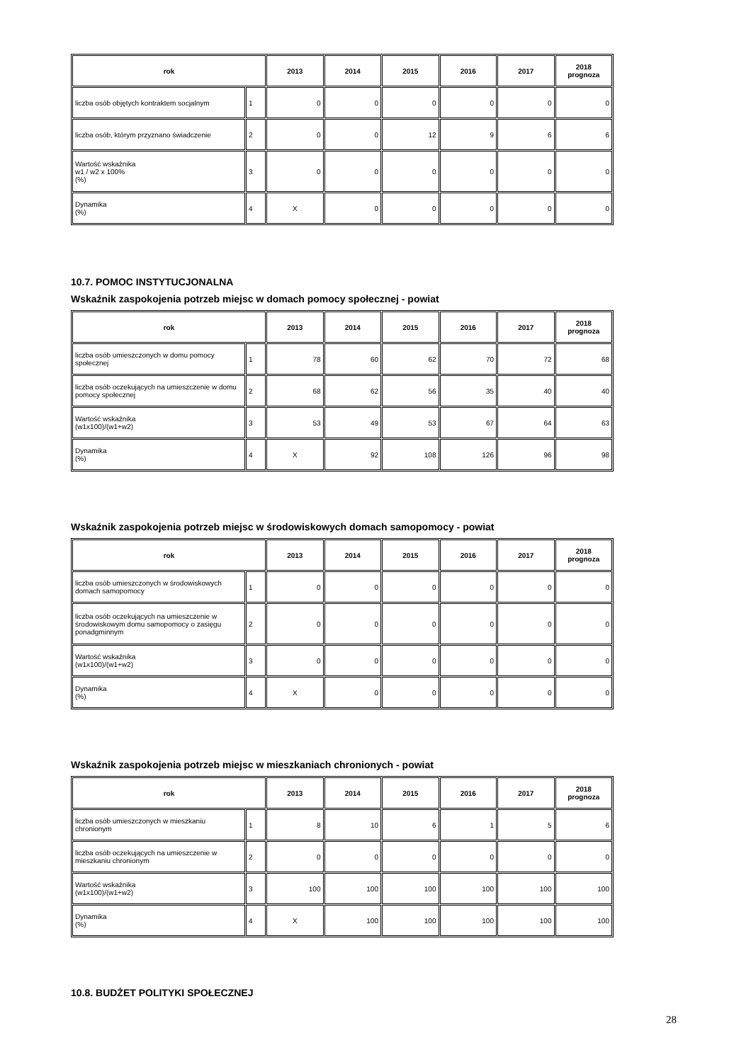| rok | | 2013 | 2014 | 2015 | 2016 | 2017 | 2018 prognoza |
| --- | --- | --- | --- | --- | --- | --- | --- |
| liczba osób objętych kontraktem socjalnym | 1 | 0 | 0 | 0 | 0 | 0 | 0 |
| liczba osób, którym przyznano świadczenie | 2 | 0 | 0 | 12 | 9 | 6 | 6 |
| Wartość wskaźnika w1 / w2 x 100% (%) | 3 | 0 | 0 | 0 | 0 | 0 | 0 |
| Dynamika (%) | 4 | X | 0 | 0 | 0 | 0 | 0 |
10.7. POMOC INSTYTUCJONALNA
Wskaźnik zaspokojenia potrzeb miejsc w domach pomocy społecznej - powiat
| rok | | 2013 | 2014 | 2015 | 2016 | 2017 | 2018 prognoza |
| --- | --- | --- | --- | --- | --- | --- | --- |
| liczba osób umieszczonych w domu pomocy społecznej | 1 | 78 | 60 | 62 | 70 | 72 | 68 |
| liczba osób oczekujących na umieszczenie w domu pomocy społecznej | 2 | 68 | 62 | 56 | 35 | 40 | 40 |
| Wartość wskaźnika (w1x100)/(w1+w2) | 3 | 53 | 49 | 53 | 67 | 64 | 63 |
| Dynamika (%) | 4 | X | 92 | 108 | 126 | 96 | 98 |
Wskaźnik zaspokojenia potrzeb miejsc w środowiskowych domach samopomocy - powiat
| rok | | 2013 | 2014 | 2015 | 2016 | 2017 | 2018 prognoza |
| --- | --- | --- | --- | --- | --- | --- | --- |
| liczba osób umieszczonych w środowiskowych domach samopomocy | 1 | 0 | 0 | 0 | 0 | 0 | 0 |
| liczba osób oczekujących na umieszczenie w środowiskowym domu samopomocy o zasięgu ponadgminnym | 2 | 0 | 0 | 0 | 0 | 0 | 0 |
| Wartość wskaźnika (w1x100)/(w1+w2) | 3 | 0 | 0 | 0 | 0 | 0 | 0 |
| Dynamika (%) | 4 | X | 0 | 0 | 0 | 0 | 0 |
Wskaźnik zaspokojenia potrzeb miejsc w mieszkaniach chronionych - powiat
| rok | | 2013 | 2014 | 2015 | 2016 | 2017 | 2018 prognoza |
| --- | --- | --- | --- | --- | --- | --- | --- |
| liczba osób umieszczonych w mieszkaniu chronionym | 1 | 8 | 10 | 6 | 1 | 5 | 6 |
| liczba osób oczekujących na umieszczenie w mieszkaniu chronionym | 2 | 0 | 0 | 0 | 0 | 0 | 0 |
| Wartość wskaźnika (w1x100)/(w1+w2) | 3 | 100 | 100 | 100 | 100 | 100 | 100 |
| Dynamika (%) | 4 | X | 100 | 100 | 100 | 100 | 100 |
10.8. BUDŻET POLITYKI SPOŁECZNEJ
28